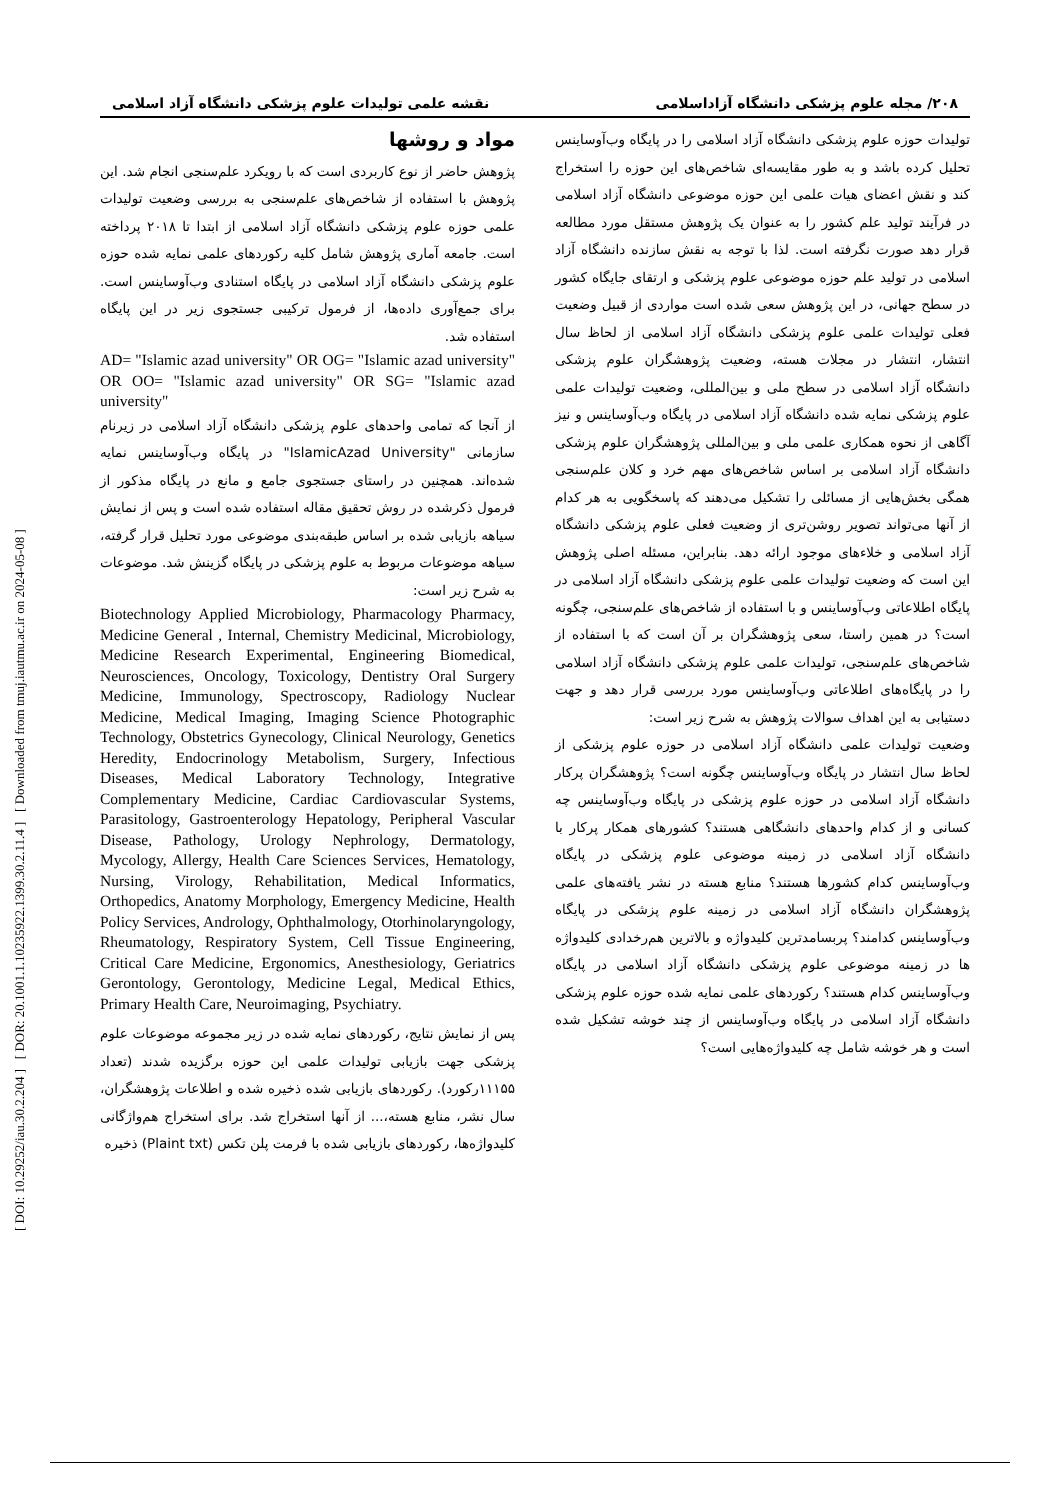[ DOI: 10.29252/iau.30.2.204 ] [ DOR: 20.1001.1.10235922.1399.30.2.11.4 ] [ Downloaded from tmuj.iautmu.ac.ir on 2024-05-08 ]
۲۰۸/ مجله علوم پزشکی دانشگاه آزاداسلامی نقشه علمی تولیدات علوم پزشکی دانشگاه آزاد اسلامی
تولیدات حوزه علوم پزشکی دانشگاه آزاد اسلامی را در پایگاه وب‌آوساینس تحلیل کرده باشد و به طور مقایسه‌ای شاخص‌های این حوزه را استخراج کند و نقش اعضای هیات علمی این حوزه موضوعی دانشگاه آزاد اسلامی در فرآیند تولید علم کشور را به عنوان یک پژوهش مستقل مورد مطالعه قرار دهد صورت نگرفته است. لذا با توجه به نقش سازنده دانشگاه آزاد اسلامی در تولید علم حوزه موضوعی علوم پزشکی و ارتقای جایگاه کشور در سطح جهانی، در این پژوهش سعی شده است مواردی از قبیل وضعیت فعلی تولیدات علمی علوم پزشکی دانشگاه آزاد اسلامی از لحاظ سال انتشار، انتشار در مجلات هسته، وضعیت پژوهشگران علوم پزشکی دانشگاه آزاد اسلامی در سطح ملی و بین‌المللی، وضعیت تولیدات علمی علوم پزشکی نمایه شده دانشگاه آزاد اسلامی در پایگاه وب‌آوساینس و نیز آگاهی از نحوه همکاری علمی ملی و بین‌المللی پژوهشگران علوم پزشکی دانشگاه آزاد اسلامی بر اساس شاخص‌های مهم خرد و کلان علم‌سنجی همگی بخش‌هایی از مسائلی را تشکیل می‌دهند که پاسخگویی به هر کدام از آنها می‌تواند تصویر روشن‌تری از وضعیت فعلی علوم پزشکی دانشگاه آزاد اسلامی و خلاءهای موجود ارائه دهد. بنابراین، مسئله اصلی پژوهش این است که وضعیت تولیدات علمی علوم پزشکی دانشگاه آزاد اسلامی در پایگاه اطلاعاتی وب‌آوساینس و با استفاده از شاخص‌های علم‌سنجی، چگونه است؟ در همین راستا، سعی پژوهشگران بر آن است که با استفاده از شاخص‌های علم‌سنجی، تولیدات علمی علوم پزشکی دانشگاه آزاد اسلامی را در پایگاه‌های اطلاعاتی وب‌آوساینس مورد بررسی قرار دهد و جهت دستیابی به این اهداف سوالات پژوهش به شرح زیر است:
وضعیت تولیدات علمی دانشگاه آزاد اسلامی در حوزه علوم پزشکی از لحاظ سال انتشار در پایگاه وب‌آوساینس چگونه است؟ پژوهشگران پرکار دانشگاه آزاد اسلامی در حوزه علوم پزشکی در پایگاه وب‌آوساینس چه کسانی و از کدام واحدهای دانشگاهی هستند؟ کشورهای همکار پرکار با دانشگاه آزاد اسلامی در زمینه موضوعی علوم پزشکی در پایگاه وب‌آوساینس کدام کشورها هستند؟ منابع هسته در نشر یافته‌های علمی پژوهشگران دانشگاه آزاد اسلامی در زمینه علوم پزشکی در پایگاه وب‌آوساینس کدامند؟ پربسامدترین کلیدواژه و بالاترین هم‌رخدادی کلیدواژه ها در زمینه موضوعی علوم پزشکی دانشگاه آزاد اسلامی در پایگاه وب‌آوساینس کدام هستند؟ رکوردهای علمی نمایه شده حوزه علوم پزشکی دانشگاه آزاد اسلامی در پایگاه وب‌آوساینس از چند خوشه تشکیل شده است و هر خوشه شامل چه کلیدواژه‌هایی است؟
مواد و روشها
پژوهش حاضر از نوع کاربردی است که با رویکرد علم‌سنجی انجام شد. این پژوهش با استفاده از شاخص‌های علم‌سنجی به بررسی وضعیت تولیدات علمی حوزه علوم پزشکی دانشگاه آزاد اسلامی از ابتدا تا ۲۰۱۸ پرداخته است. جامعه آماری پژوهش شامل کلیه رکوردهای علمی نمایه شده حوزه علوم پزشکی دانشگاه آزاد اسلامی در پایگاه استنادی وب‌آوساینس است. برای جمع‌آوری داده‌ها، از فرمول ترکیبی جستجوی زیر در این پایگاه استفاده شد.
AD= "Islamic azad university" OR OG= "Islamic azad university" OR OO= "Islamic azad university" OR SG= "Islamic azad university"
از آنجا که تمامی واحدهای علوم پزشکی دانشگاه آزاد اسلامی در زیرنام سازمانی "IslamicAzad University" در پایگاه وب‌آوساینس نمایه شده‌اند. همچنین در راستای جستجوی جامع و مانع در پایگاه مذکور از فرمول ذکرشده در روش تحقیق مقاله استفاده شده است و پس از نمایش سیاهه بازیابی شده بر اساس طبقه‌بندی موضوعی مورد تحلیل قرار گرفته، سیاهه موضوعات مربوط به علوم پزشکی در پایگاه گزینش شد. موضوعات به شرح زیر است:
Biotechnology Applied Microbiology, Pharmacology Pharmacy, Medicine General , Internal, Chemistry Medicinal, Microbiology, Medicine Research Experimental, Engineering Biomedical, Neurosciences, Oncology, Toxicology, Dentistry Oral Surgery Medicine, Immunology, Spectroscopy, Radiology Nuclear Medicine, Medical Imaging, Imaging Science Photographic Technology, Obstetrics Gynecology, Clinical Neurology, Genetics Heredity, Endocrinology Metabolism, Surgery, Infectious Diseases, Medical Laboratory Technology, Integrative Complementary Medicine, Cardiac Cardiovascular Systems, Parasitology, Gastroenterology Hepatology, Peripheral Vascular Disease, Pathology, Urology Nephrology, Dermatology, Mycology, Allergy, Health Care Sciences Services, Hematology, Nursing, Virology, Rehabilitation, Medical Informatics, Orthopedics, Anatomy Morphology, Emergency Medicine, Health Policy Services, Andrology, Ophthalmology, Otorhinolaryngology, Rheumatology, Respiratory System, Cell Tissue Engineering, Critical Care Medicine, Ergonomics, Anesthesiology, Geriatrics Gerontology, Gerontology, Medicine Legal, Medical Ethics, Primary Health Care, Neuroimaging, Psychiatry.
پس از نمایش نتایج، رکوردهای نمایه شده در زیر مجموعه موضوعات علوم پزشکی جهت بازیابی تولیدات علمی این حوزه برگزیده شدند (تعداد ۱۱۱۵۵رکورد). رکوردهای بازیابی شده ذخیره شده و اطلاعات پژوهشگران، سال نشر، منابع هسته،... از آنها استخراج شد. برای استخراج هم‌واژگانی کلیدواژه‌ها، رکوردهای بازیابی شده با فرمت پلن تکس (Plaint txt) ذخیره